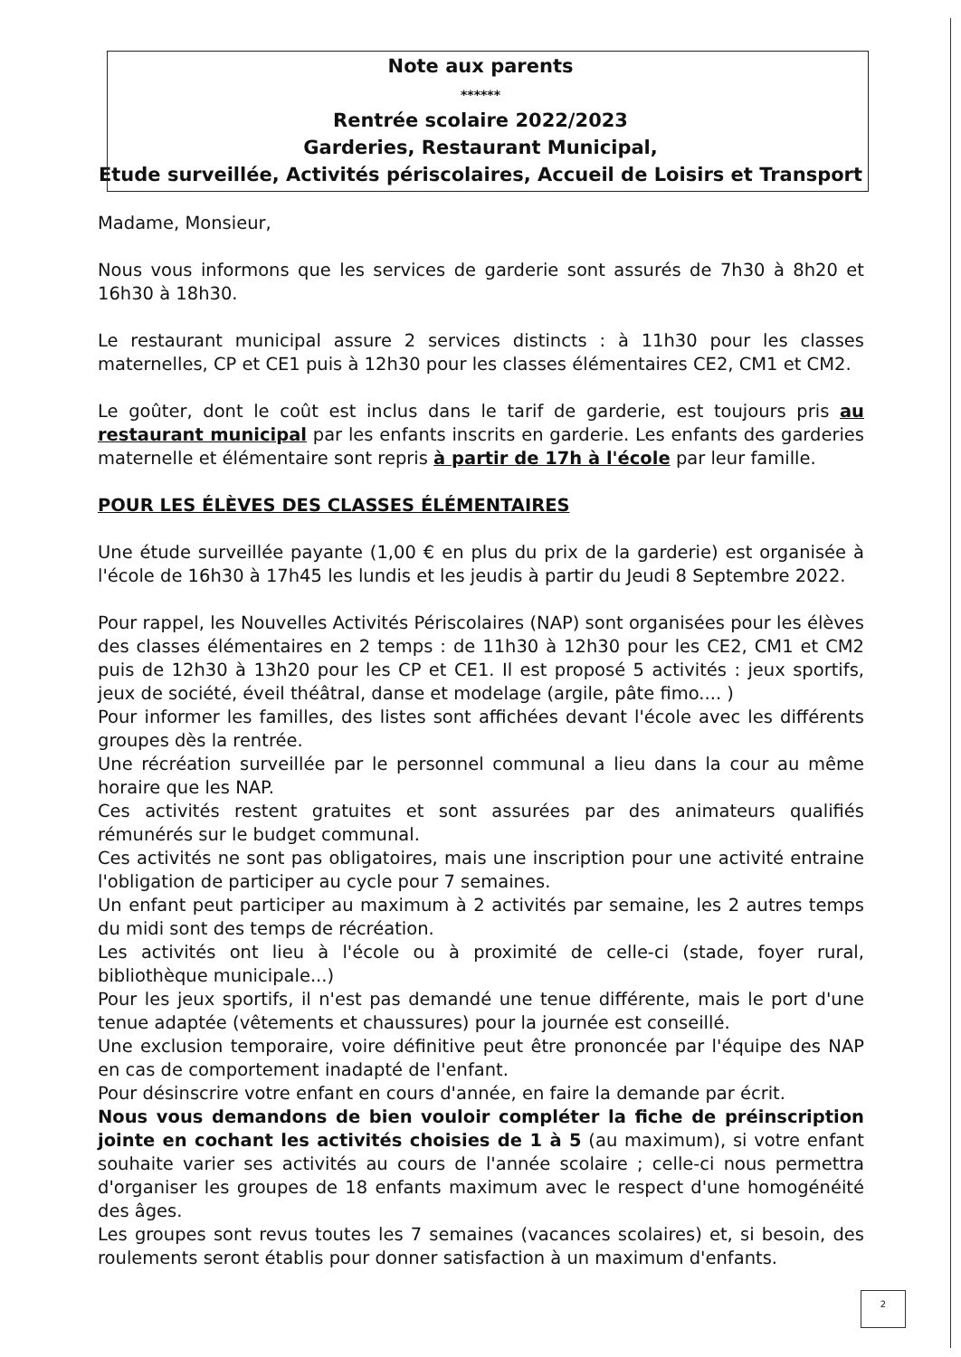Note aux parents
******
Rentrée scolaire 2022/2023
Garderies, Restaurant Municipal,
Etude surveillée, Activités périscolaires, Accueil de Loisirs et Transport
Madame, Monsieur,
Nous vous informons que les services de garderie sont assurés de 7h30 à 8h20 et 16h30 à 18h30.
Le restaurant municipal assure 2 services distincts : à 11h30 pour les classes maternelles, CP et CE1 puis à 12h30 pour les classes élémentaires CE2, CM1 et CM2.
Le goûter, dont le coût est inclus dans le tarif de garderie, est toujours pris au restaurant municipal par les enfants inscrits en garderie. Les enfants des garderies maternelle et élémentaire sont repris à partir de 17h à l'école par leur famille.
POUR LES ÉLÈVES DES CLASSES ÉLÉMENTAIRES
Une étude surveillée payante (1,00 € en plus du prix de la garderie) est organisée à l'école de 16h30 à 17h45 les lundis et les jeudis à partir du Jeudi 8 Septembre 2022.
Pour rappel, les Nouvelles Activités Périscolaires (NAP) sont organisées pour les élèves des classes élémentaires en 2 temps : de 11h30 à 12h30 pour les CE2, CM1 et CM2 puis de 12h30 à 13h20 pour les CP et CE1. Il est proposé 5 activités : jeux sportifs, jeux de société, éveil théâtral, danse et modelage (argile, pâte fimo.... )
Pour informer les familles, des listes sont affichées devant l'école avec les différents groupes dès la rentrée.
Une récréation surveillée par le personnel communal a lieu dans la cour au même horaire que les NAP.
Ces activités restent gratuites et sont assurées par des animateurs qualifiés rémunérés sur le budget communal.
Ces activités ne sont pas obligatoires, mais une inscription pour une activité entraine l'obligation de participer au cycle pour 7 semaines.
Un enfant peut participer au maximum à 2 activités par semaine, les 2 autres temps du midi sont des temps de récréation.
Les activités ont lieu à l'école ou à proximité de celle-ci (stade, foyer rural, bibliothèque municipale...)
Pour les jeux sportifs, il n'est pas demandé une tenue différente, mais le port d'une tenue adaptée (vêtements et chaussures) pour la journée est conseillé.
Une exclusion temporaire, voire définitive peut être prononcée par l'équipe des NAP en cas de comportement inadapté de l'enfant.
Pour désinscrire votre enfant en cours d'année, en faire la demande par écrit.
Nous vous demandons de bien vouloir compléter la fiche de préinscription jointe en cochant les activités choisies de 1 à 5 (au maximum), si votre enfant souhaite varier ses activités au cours de l'année scolaire ; celle-ci nous permettra d'organiser les groupes de 18 enfants maximum avec le respect d'une homogénéité des âges.
Les groupes sont revus toutes les 7 semaines (vacances scolaires) et, si besoin, des roulements seront établis pour donner satisfaction à un maximum d'enfants.
2